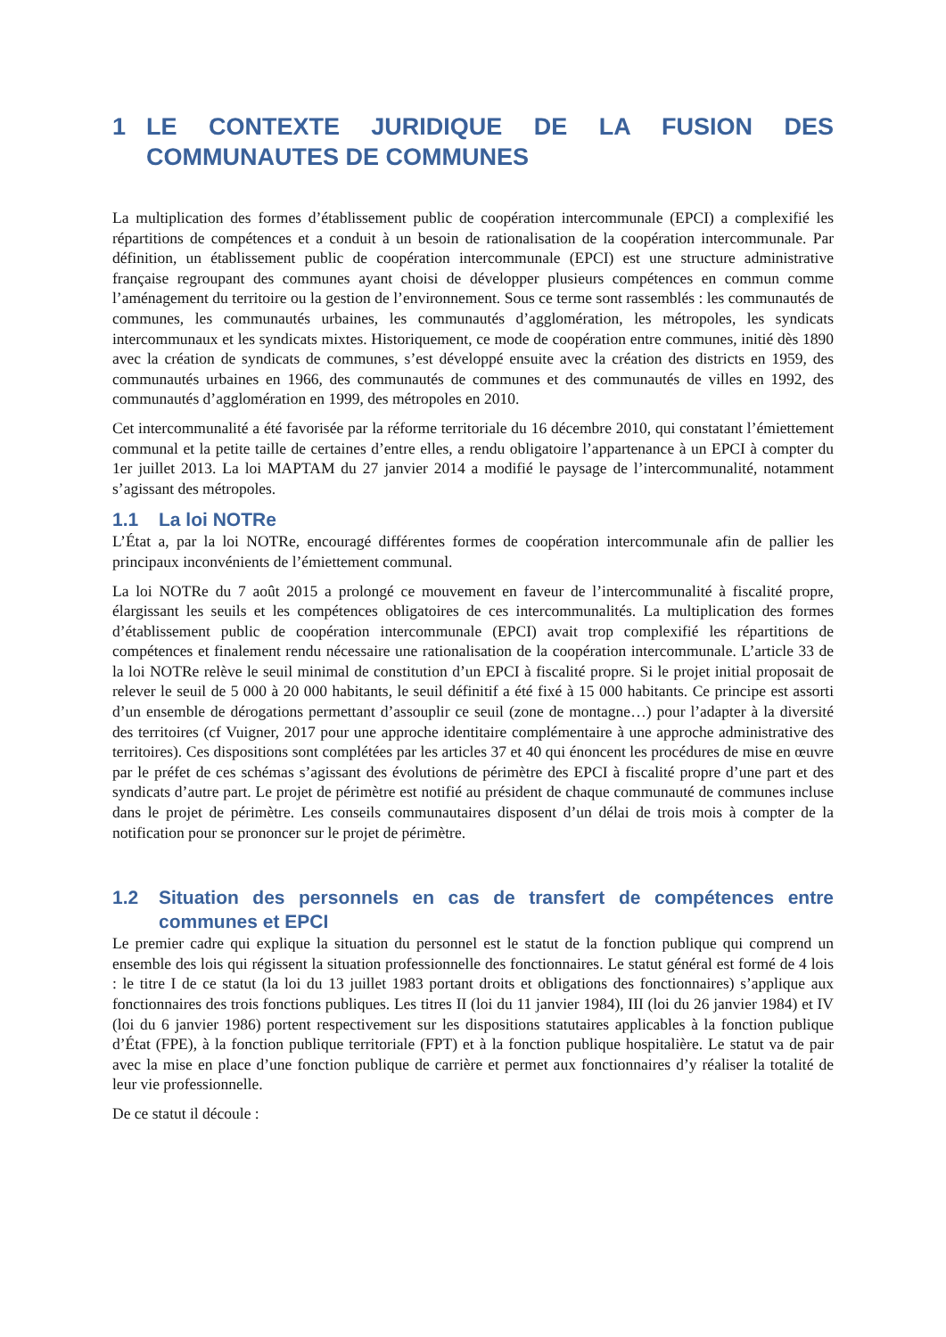1 LE CONTEXTE JURIDIQUE DE LA FUSION DES COMMUNAUTES DE COMMUNES
La multiplication des formes d’établissement public de coopération intercommunale (EPCI) a complexifié les répartitions de compétences et a conduit à un besoin de rationalisation de la coopération intercommunale. Par définition, un établissement public de coopération intercommunale (EPCI) est une structure administrative française regroupant des communes ayant choisi de développer plusieurs compétences en commun comme l’aménagement du territoire ou la gestion de l’environnement. Sous ce terme sont rassemblés : les communautés de communes, les communautés urbaines, les communautés d’agglomération, les métropoles, les syndicats intercommunaux et les syndicats mixtes. Historiquement, ce mode de coopération entre communes, initié dès 1890 avec la création de syndicats de communes, s’est développé ensuite avec la création des districts en 1959, des communautés urbaines en 1966, des communautés de communes et des communautés de villes en 1992, des communautés d’agglomération en 1999, des métropoles en 2010.
Cet intercommunalité a été favorisée par la réforme territoriale du 16 décembre 2010, qui constatant l’émiettement communal et la petite taille de certaines d’entre elles, a rendu obligatoire l’appartenance à un EPCI à compter du 1er juillet 2013. La loi MAPTAM du 27 janvier 2014 a modifié le paysage de l’intercommunalité, notamment s’agissant des métropoles.
1.1 La loi NOTRe
L’État a, par la loi NOTRe, encouragé différentes formes de coopération intercommunale afin de pallier les principaux inconvénients de l’émiettement communal.
La loi NOTRe du 7 août 2015 a prolongé ce mouvement en faveur de l’intercommunalité à fiscalité propre, élargissant les seuils et les compétences obligatoires de ces intercommunalités. La multiplication des formes d’établissement public de coopération intercommunale (EPCI) avait trop complexifié les répartitions de compétences et finalement rendu nécessaire une rationalisation de la coopération intercommunale. L’article 33 de la loi NOTRe relève le seuil minimal de constitution d’un EPCI à fiscalité propre. Si le projet initial proposait de relever le seuil de 5 000 à 20 000 habitants, le seuil définitif a été fixé à 15 000 habitants. Ce principe est assorti d’un ensemble de dérogations permettant d’assouplir ce seuil (zone de montagne…) pour l’adapter à la diversité des territoires (cf Vuigner, 2017 pour une approche identitaire complémentaire à une approche administrative des territoires). Ces dispositions sont complétées par les articles 37 et 40 qui énoncent les procédures de mise en œuvre par le préfet de ces schémas s’agissant des évolutions de périmètre des EPCI à fiscalité propre d’une part et des syndicats d’autre part. Le projet de périmètre est notifié au président de chaque communauté de communes incluse dans le projet de périmètre. Les conseils communautaires disposent d’un délai de trois mois à compter de la notification pour se prononcer sur le projet de périmètre.
1.2 Situation des personnels en cas de transfert de compétences entre communes et EPCI
Le premier cadre qui explique la situation du personnel est le statut de la fonction publique qui comprend un ensemble des lois qui régissent la situation professionnelle des fonctionnaires. Le statut général est formé de 4 lois : le titre I de ce statut (la loi du 13 juillet 1983 portant droits et obligations des fonctionnaires) s’applique aux fonctionnaires des trois fonctions publiques. Les titres II (loi du 11 janvier 1984), III (loi du 26 janvier 1984) et IV (loi du 6 janvier 1986) portent respectivement sur les dispositions statutaires applicables à la fonction publique d’État (FPE), à la fonction publique territoriale (FPT) et à la fonction publique hospitalière. Le statut va de pair avec la mise en place d’une fonction publique de carrière et permet aux fonctionnaires d’y réaliser la totalité de leur vie professionnelle.
De ce statut il découle :